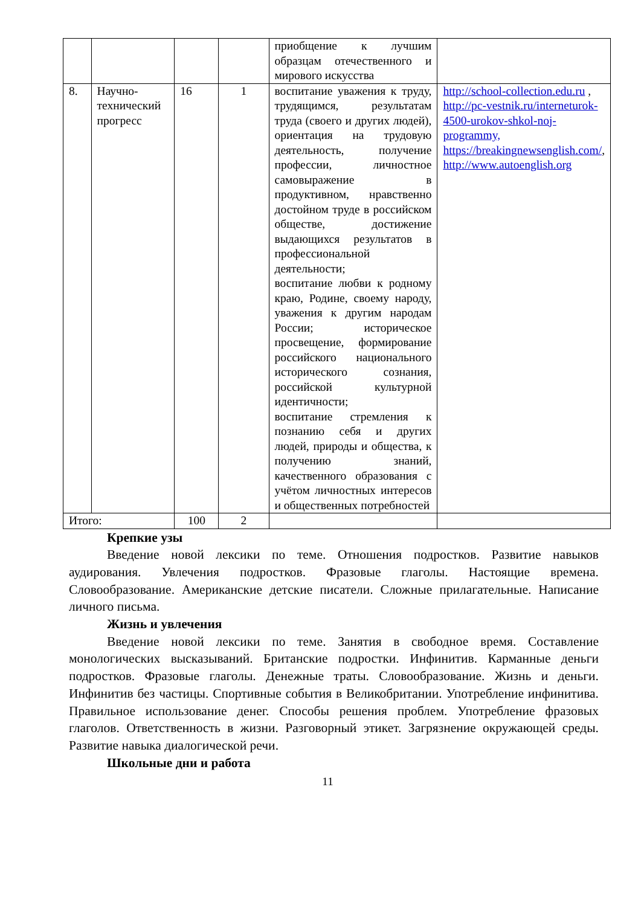| | | | | приобщение к лучшим образцам отечественного и мирового искусства | |
| 8. | Научно-технический прогресс | 16 | 1 | воспитание уважения к труду, трудящимся, результатам труда (своего и других людей), ориентация на трудовую деятельность, получение профессии, личностное самовыражение в продуктивном, нравственно достойном труде в российском обществе, достижение выдающихся результатов в профессиональной деятельности; воспитание любви к родному краю, Родине, своему народу, уважения к другим народам России; историческое просвещение, формирование российского национального исторического сознания, российской культурной идентичности; воспитание стремления к познанию себя и других людей, природы и общества, к получению знаний, качественного образования с учётом личностных интересов и общественных потребностей | http://school-collection.edu.ru , http://pc-vestnik.ru/interneturok-4500-urokov-shkol-noj-programmy, https://breakingnewsenglish.com/ , http://www.autoenglish.org |
| Итого: | | 100 | 2 | | |
Крепкие узы
Введение новой лексики по теме. Отношения подростков. Развитие навыков аудирования. Увлечения подростков. Фразовые глаголы. Настоящие времена. Словообразование. Американские детские писатели. Сложные прилагательные. Написание личного письма.
Жизнь и увлечения
Введение новой лексики по теме. Занятия в свободное время. Составление монологических высказываний. Британские подростки. Инфинитив. Карманные деньги подростков. Фразовые глаголы. Денежные траты. Словообразование. Жизнь и деньги. Инфинитив без частицы. Спортивные события в Великобритании. Употребление инфинитива. Правильное использование денег. Способы решения проблем. Употребление фразовых глаголов. Ответственность в жизни. Разговорный этикет. Загрязнение окружающей среды. Развитие навыка диалогической речи.
Школьные дни и работа
11